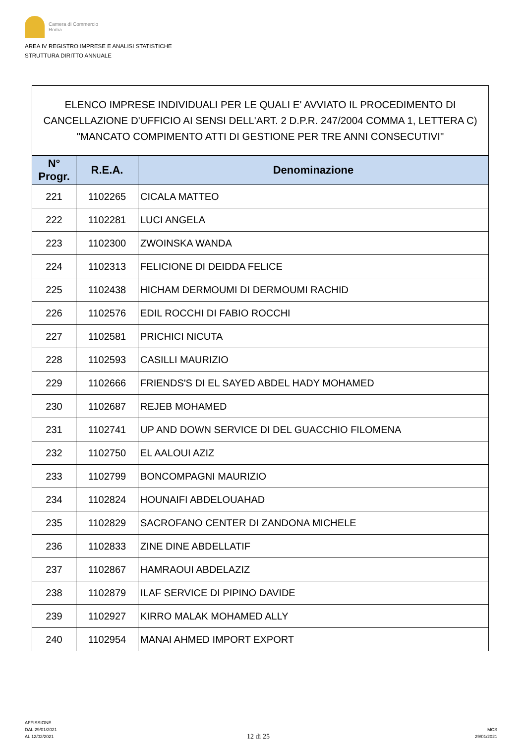Camera di Commercio
Roma
AREA IV REGISTRO IMPRESE E ANALISI STATISTICHE
STRUTTURA DIRITTO ANNUALE
ELENCO IMPRESE INDIVIDUALI PER LE QUALI E' AVVIATO IL PROCEDIMENTO DI CANCELLAZIONE D'UFFICIO AI SENSI DELL'ART. 2 D.P.R. 247/2004 COMMA 1, LETTERA C) "MANCATO COMPIMENTO ATTI DI GESTIONE PER TRE ANNI CONSECUTIVI"
| N° Progr. | R.E.A. | Denominazione |
| --- | --- | --- |
| 221 | 1102265 | CICALA MATTEO |
| 222 | 1102281 | LUCI ANGELA |
| 223 | 1102300 | ZWOINSKA WANDA |
| 224 | 1102313 | FELICIONE DI DEIDDA FELICE |
| 225 | 1102438 | HICHAM DERMOUMI DI DERMOUMI RACHID |
| 226 | 1102576 | EDIL ROCCHI DI FABIO ROCCHI |
| 227 | 1102581 | PRICHICI NICUTA |
| 228 | 1102593 | CASILLI MAURIZIO |
| 229 | 1102666 | FRIENDS'S DI EL SAYED ABDEL HADY MOHAMED |
| 230 | 1102687 | REJEB MOHAMED |
| 231 | 1102741 | UP AND DOWN SERVICE DI DEL GUACCHIO FILOMENA |
| 232 | 1102750 | EL AALOUI AZIZ |
| 233 | 1102799 | BONCOMPAGNI MAURIZIO |
| 234 | 1102824 | HOUNAIFI ABDELOUAHAD |
| 235 | 1102829 | SACROFANO CENTER DI ZANDONA MICHELE |
| 236 | 1102833 | ZINE DINE ABDELLATIF |
| 237 | 1102867 | HAMRAOUI ABDELAZIZ |
| 238 | 1102879 | ILAF SERVICE DI PIPINO DAVIDE |
| 239 | 1102927 | KIRRO MALAK MOHAMED ALLY |
| 240 | 1102954 | MANAI AHMED IMPORT EXPORT |
AFFISSIONE
DAL 29/01/2021
AL 12/02/2021
12 di 25
MCS
29/01/2021